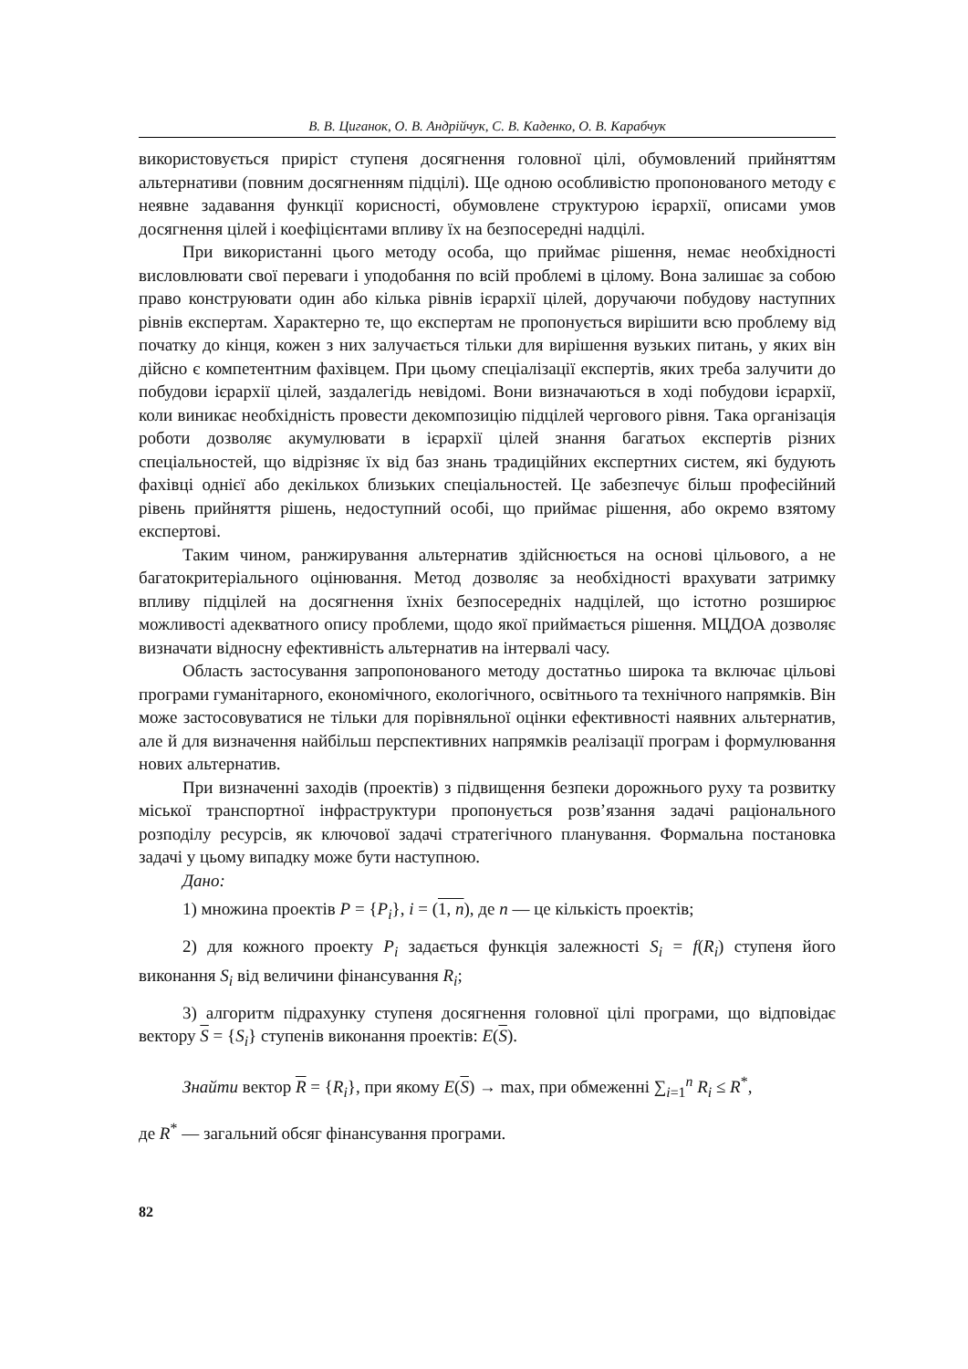В. В. Циганок, О. В. Андрійчук, С. В. Каденко, О. В. Карабчук
використовується приріст ступеня досягнення головної цілі, обумовлений прийняттям альтернативи (повним досягненням підцілі). Ще одною особливістю пропонованого методу є неявне задавання функції корисності, обумовлене структурою ієрархії, описами умов досягнення цілей і коефіцієнтами впливу їх на безпосередні надцілі.
При використанні цього методу особа, що приймає рішення, немає необхідності висловлювати свої переваги і уподобання по всій проблемі в цілому. Вона залишає за собою право конструювати один або кілька рівнів ієрархії цілей, доручаючи побудову наступних рівнів експертам. Характерно те, що експертам не пропонується вирішити всю проблему від початку до кінця, кожен з них залучається тільки для вирішення вузьких питань, у яких він дійсно є компетентним фахівцем. При цьому спеціалізації експертів, яких треба залучити до побудови ієрархії цілей, заздалегідь невідомі. Вони визначаються в ході побудови ієрархії, коли виникає необхідність провести декомпозицію підцілей чергового рівня. Така організація роботи дозволяє акумулювати в ієрархії цілей знання багатьох експертів різних спеціальностей, що відрізняє їх від баз знань традиційних експертних систем, які будують фахівці однієї або декількох близьких спеціальностей. Це забезпечує більш професійний рівень прийняття рішень, недоступний особі, що приймає рішення, або окремо взятому експертові.
Таким чином, ранжирування альтернатив здійснюється на основі цільового, а не багатокритеріального оцінювання. Метод дозволяє за необхідності врахувати затримку впливу підцілей на досягнення їхніх безпосередніх надцілей, що істотно розширює можливості адекватного опису проблеми, щодо якої приймається рішення. МЦДОА дозволяє визначати відносну ефективність альтернатив на інтервалі часу.
Область застосування запропонованого методу достатньо широка та включає цільові програми гуманітарного, економічного, екологічного, освітнього та технічного напрямків. Він може застосовуватися не тільки для порівняльної оцінки ефективності наявних альтернатив, але й для визначення найбільш перспективних напрямків реалізації програм і формулювання нових альтернатив.
При визначенні заходів (проектів) з підвищення безпеки дорожнього руху та розвитку міської транспортної інфраструктури пропонується розв’язання задачі раціонального розподілу ресурсів, як ключової задачі стратегічного планування. Формальна постановка задачі у цьому випадку може бути наступною.
Дано:
1) множина проектів P = {P<sub>i</sub>}, i = (1, n), де n — це кількість проектів;
2) для кожного проекту P<sub>i</sub> задається функція залежності S<sub>i</sub> = f(R<sub>i</sub>) ступеня його виконання S<sub>i</sub> від величини фінансування R<sub>i</sub>;
3) алгоритм підрахунку ступеня досягнення головної цілі програми, що відповідає вектору S = {S<sub>i</sub>} ступенів виконання проектів: E(S).
Знайти вектор R = {R<sub>i</sub>}, при якому E(S) → max, при обмеженні ∑<sub>i=1</sub><sup>n</sup> R<sub>i</sub> ≤ R<sup>*</sup>,
де R<sup>*</sup> — загальний обсяг фінансування програми.
82